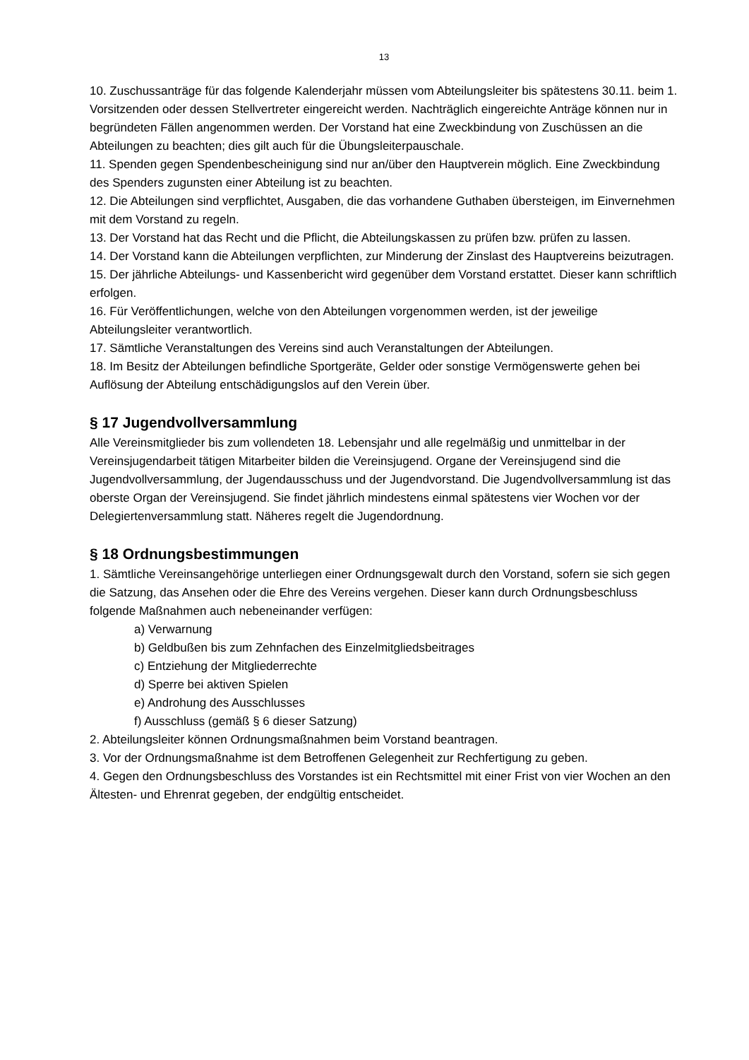13
10. Zuschussanträge für das folgende Kalenderjahr müssen vom Abteilungsleiter bis spätestens 30.11. beim 1. Vorsitzenden oder dessen Stellvertreter eingereicht werden. Nachträglich eingereichte Anträge können nur in begründeten Fällen angenommen werden. Der Vorstand hat eine Zweckbindung von Zuschüssen an die Abteilungen zu beachten; dies gilt auch für die Übungsleiterpauschale.
11. Spenden gegen Spendenbescheinigung sind nur an/über den Hauptverein möglich. Eine Zweckbindung des Spenders zugunsten einer Abteilung ist zu beachten.
12. Die Abteilungen sind verpflichtet, Ausgaben, die das vorhandene Guthaben übersteigen, im Einvernehmen mit dem Vorstand zu regeln.
13. Der Vorstand hat das Recht und die Pflicht, die Abteilungskassen zu prüfen bzw. prüfen zu lassen.
14. Der Vorstand kann die Abteilungen verpflichten, zur Minderung der Zinslast des Hauptvereins beizutragen.
15. Der jährliche Abteilungs- und Kassenbericht wird gegenüber dem Vorstand erstattet. Dieser kann schriftlich erfolgen.
16. Für Veröffentlichungen, welche von den Abteilungen vorgenommen werden, ist der jeweilige Abteilungsleiter verantwortlich.
17. Sämtliche Veranstaltungen des Vereins sind auch Veranstaltungen der Abteilungen.
18. Im Besitz der Abteilungen befindliche Sportgeräte, Gelder oder sonstige Vermögenswerte gehen bei Auflösung der Abteilung entschädigungslos auf den Verein über.
§ 17 Jugendvollversammlung
Alle Vereinsmitglieder bis zum vollendeten 18. Lebensjahr und alle regelmäßig und unmittelbar in der Vereinsjugendarbeit tätigen Mitarbeiter bilden die Vereinsjugend. Organe der Vereinsjugend sind die Jugendvollversammlung, der Jugendausschuss und der Jugendvorstand. Die Jugendvollversammlung ist das oberste Organ der Vereinsjugend. Sie findet jährlich mindestens einmal spätestens vier Wochen vor der Delegiertenversammlung statt. Näheres regelt die Jugendordnung.
§ 18 Ordnungsbestimmungen
1. Sämtliche Vereinsangehörige unterliegen einer Ordnungsgewalt durch den Vorstand, sofern sie sich gegen die Satzung, das Ansehen oder die Ehre des Vereins vergehen. Dieser kann durch Ordnungsbeschluss folgende Maßnahmen auch nebeneinander verfügen:
a) Verwarnung
b) Geldbußen bis zum Zehnfachen des Einzelmitgliedsbeitrages
c) Entziehung der Mitgliederrechte
d) Sperre bei aktiven Spielen
e) Androhung des Ausschlusses
f) Ausschluss (gemäß § 6 dieser Satzung)
2. Abteilungsleiter können Ordnungsmaßnahmen beim Vorstand beantragen.
3. Vor der Ordnungsmaßnahme ist dem Betroffenen Gelegenheit zur Rechfertigung zu geben.
4. Gegen den Ordnungsbeschluss des Vorstandes ist ein Rechtsmittel mit einer Frist von vier Wochen an den Ältesten- und Ehrenrat gegeben, der endgültig entscheidet.